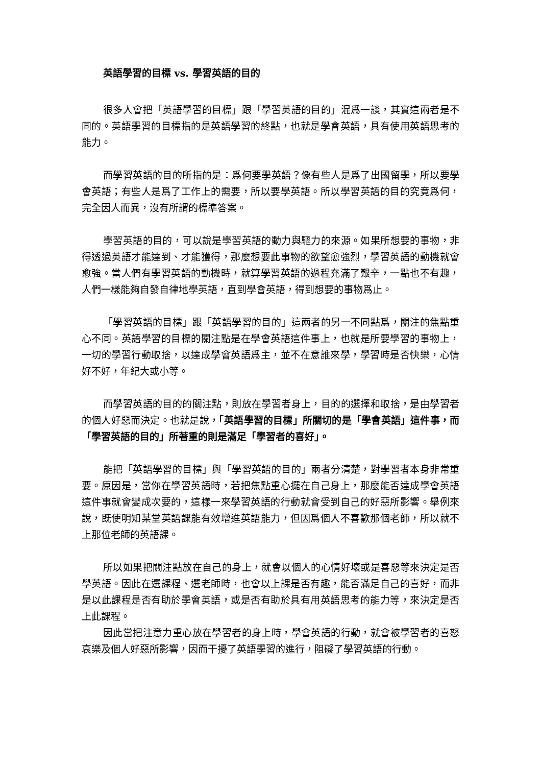英語學習的目標 vs. 學習英語的目的
很多人會把「英語學習的目標」跟「學習英語的目的」混爲一談，其實這兩者是不同的。英語學習的目標指的是英語學習的終點，也就是學會英語，具有使用英語思考的能力。
而學習英語的目的所指的是：爲何要學英語？像有些人是爲了出國留學，所以要學會英語；有些人是爲了工作上的需要，所以要學英語。所以學習英語的目的究竟爲何，完全因人而異，沒有所謂的標準答案。
學習英語的目的，可以說是學習英語的動力與驅力的來源。如果所想要的事物，非得透過英語才能達到、才能獲得，那麼想要此事物的欲望愈強烈，學習英語的動機就會愈強。當人們有學習英語的動機時，就算學習英語的過程充滿了艱辛，一點也不有趣，人們一樣能夠自發自律地學英語，直到學會英語，得到想要的事物爲止。
「學習英語的目標」跟「英語學習的目的」這兩者的另一不同點爲，關注的焦點重心不同。英語學習的目標的關注點是在學會英語這件事上，也就是所要學習的事物上，一切的學習行動取捨，以達成學會英語爲主，並不在意誰來學，學習時是否快樂，心情好不好，年紀大或小等。
而學習英語的目的的關注點，則放在學習者身上，目的的選擇和取捨，是由學習者的個人好惡而決定。也就是說，「英語學習的目標」所關切的是「學會英語」這件事，而「學習英語的目的」所著重的則是滿足「學習者的喜好」。
能把「英語學習的目標」與「學習英語的目的」兩者分清楚，對學習者本身非常重要。原因是，當你在學習英語時，若把焦點重心擺在自己身上，那麼能否達成學會英語這件事就會變成次要的，這樣一來學習英語的行動就會受到自己的好惡所影響。舉例來說，既使明知某堂英語課能有效增進英語能力，但因爲個人不喜歡那個老師，所以就不上那位老師的英語課。
所以如果把關注點放在自己的身上，就會以個人的心情好壞或是喜惡等來決定是否學英語。因此在選課程、選老師時，也會以上課是否有趣，能否滿足自己的喜好，而非是以此課程是否有助於學會英語，或是否有助於具有用英語思考的能力等，來決定是否上此課程。
因此當把注意力重心放在學習者的身上時，學會英語的行動，就會被學習者的喜怒哀樂及個人好惡所影響，因而干擾了英語學習的進行，阻礙了學習英語的行動。